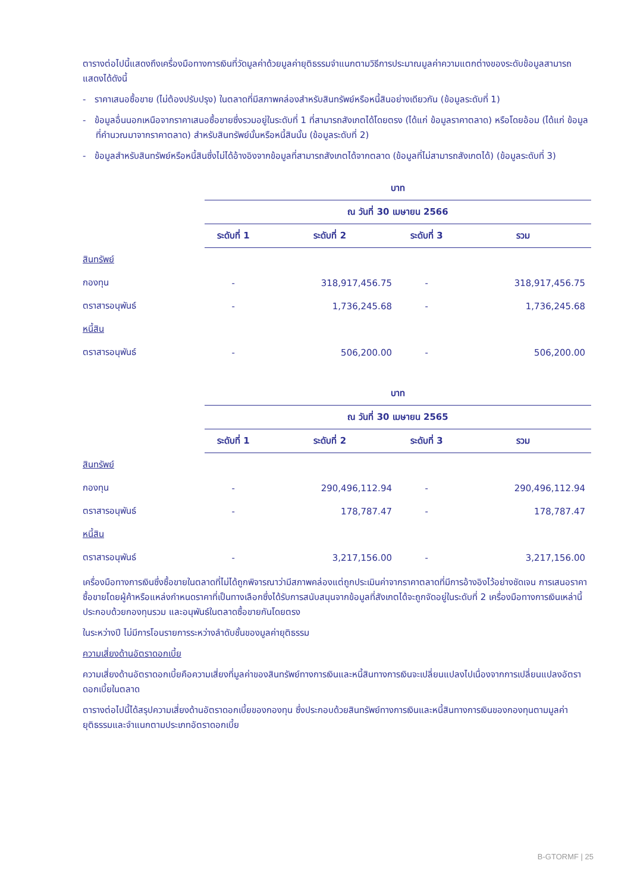ตารางต่อไปนี้แสดงถึงเครื่องมือทางการเงินที่วัดมูลค่าด้วยมูลค่ายุติธรรมจำแนกตามวิธีการประมาณมูลค่าความแตกต่างของระดับข้อมูลสามารถแสดงได้ดังนี้
- ราคาเสนอซื้อขาย (ไม่ต้องปรับปรุง) ในตลาดที่มีสภาพคล่องสำหรับสินทรัพย์หรือหนี้สินอย่างเดียวกัน (ข้อมูลระดับที่ 1)
- ข้อมูลอื่นนอกเหนือจากราคาเสนอซื้อขายซึ่งรวมอยู่ในระดับที่ 1 ที่สามารถสังเกตได้โดยตรง (ได้แก่ ข้อมูลราคาตลาด) หรือโดยอ้อม (ได้แก่ ข้อมูลที่คำนวณมาจากราคาตลาด) สำหรับสินทรัพย์นั้นหรือหนี้สินนั้น (ข้อมูลระดับที่ 2)
- ข้อมูลสำหรับสินทรัพย์หรือหนี้สินซึ่งไม่ได้อ้างอิงจากข้อมูลที่สามารถสังเกตได้จากตลาด (ข้อมูลที่ไม่สามารถสังเกตได้) (ข้อมูลระดับที่ 3)
| | บาท | | | |
| | ณ วันที่ 30 เมษายน 2566 | | | |
| | ระดับที่ 1 | ระดับที่ 2 | ระดับที่ 3 | รวม |
| สินทรัพย์ | | | | |
| กองทุน | - | 318,917,456.75 | - | 318,917,456.75 |
| ตราสารอนุพันธ์ | - | 1,736,245.68 | - | 1,736,245.68 |
| หนี้สิน | | | | |
| ตราสารอนุพันธ์ | - | 506,200.00 | - | 506,200.00 |
| | บาท | | | |
| | ณ วันที่ 30 เมษายน 2565 | | | |
| | ระดับที่ 1 | ระดับที่ 2 | ระดับที่ 3 | รวม |
| สินทรัพย์ | | | | |
| กองทุน | - | 290,496,112.94 | - | 290,496,112.94 |
| ตราสารอนุพันธ์ | - | 178,787.47 | - | 178,787.47 |
| หนี้สิน | | | | |
| ตราสารอนุพันธ์ | - | 3,217,156.00 | - | 3,217,156.00 |
เครื่องมือทางการเงินซึ่งซื้อขายในตลาดที่ไม่ได้ถูกพิจารณาว่ามีสภาพคล่องแต่ถูกประเมินค่าจากราคาตลาดที่มีการอ้างอิงไว้อย่างชัดเจน การเสนอราคาซื้อขายโดยผู้ค้าหรือแหล่งกำหนดราคาที่เป็นทางเลือกซึ่งได้รับการสนับสนุนจากข้อมูลที่สังเกตได้จะถูกจัดอยู่ในระดับที่ 2 เครื่องมือทางการเงินเหล่านี้ประกอบด้วยกองทุนรวม และอนุพันธ์ในตลาดซื้อขายกันโดยตรง
ในระหว่างปี ไม่มีการโอนรายการระหว่างลำดับชั้นของมูลค่ายุติธรรม
ความเสี่ยงด้านอัตราดอกเบี้ย
ความเสี่ยงด้านอัตราดอกเบี้ยคือความเสี่ยงที่มูลค่าของสินทรัพย์ทางการเงินและหนี้สินทางการเงินจะเปลี่ยนแปลงไปเนื่องจากการเปลี่ยนแปลงอัตราดอกเบี้ยในตลาด
ตารางต่อไปนี้ได้สรุปความเสี่ยงด้านอัตราดอกเบี้ยของกองทุน ซึ่งประกอบด้วยสินทรัพย์ทางการเงินและหนี้สินทางการเงินของกองทุนตามมูลค่ายุติธรรมและจำแนกตามประเภทอัตราดอกเบี้ย
B-GTORMF | 25